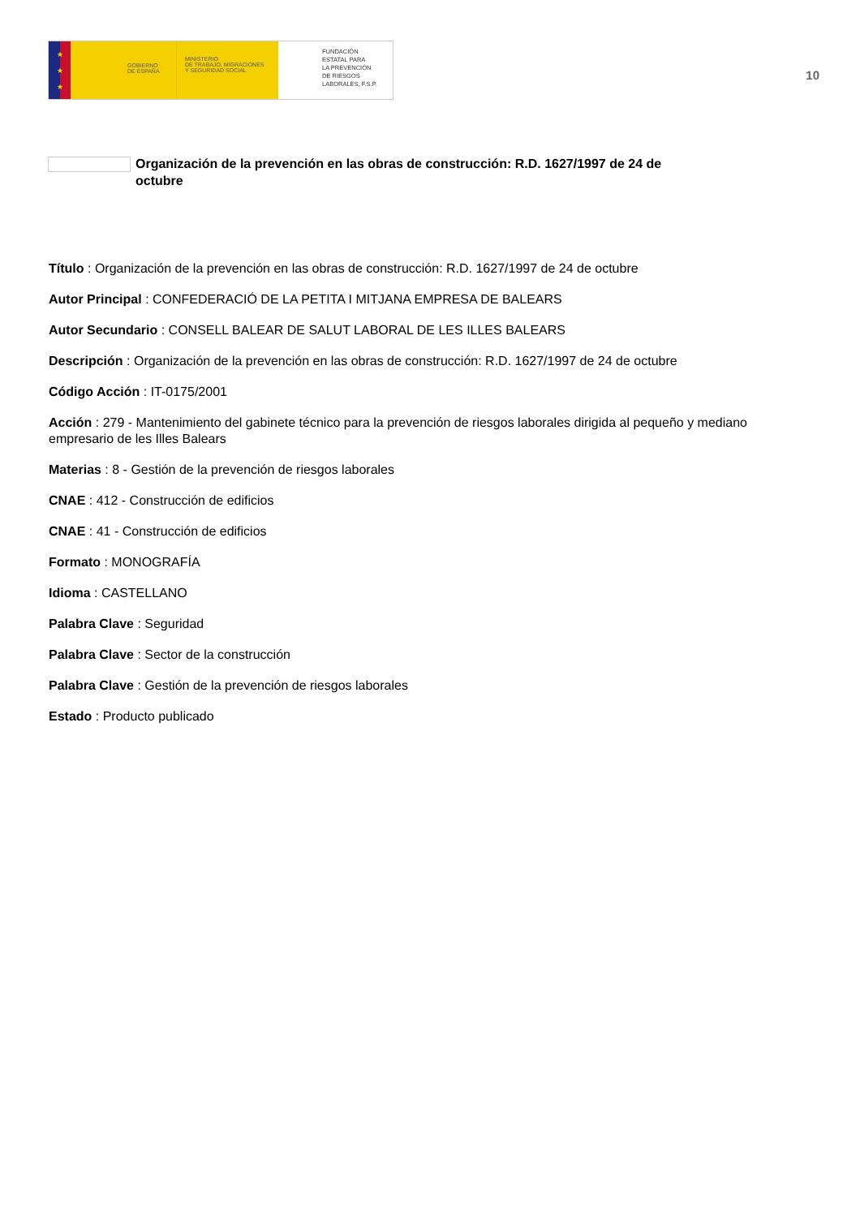★
★
★
GOBIERNO
DE ESPAÑA
MINISTERIO
DE TRABAJO, MIGRACIONES
Y SEGURIDAD SOCIAL
FUNDACIÓN
ESTATAL PARA
LA PREVENCIÓN
DE RIESGOS
LABORALES, F.S.P.
10
Organización de la prevención en las obras de construcción: R.D. 1627/1997 de 24 de octubre
Título : Organización de la prevención en las obras de construcción: R.D. 1627/1997 de 24 de octubre
Autor Principal : CONFEDERACIÓ DE LA PETITA I MITJANA EMPRESA DE BALEARS
Autor Secundario : CONSELL BALEAR DE SALUT LABORAL DE LES ILLES BALEARS
Descripción : Organización de la prevención en las obras de construcción: R.D. 1627/1997 de 24 de octubre
Código Acción : IT-0175/2001
Acción : 279 - Mantenimiento del gabinete técnico para la prevención de riesgos laborales dirigida al pequeño y mediano empresario de les Illes Balears
Materias : 8 - Gestión de la prevención de riesgos laborales
CNAE : 412 - Construcción de edificios
CNAE : 41 - Construcción de edificios
Formato : MONOGRAFÍA
Idioma : CASTELLANO
Palabra Clave : Seguridad
Palabra Clave : Sector de la construcción
Palabra Clave : Gestión de la prevención de riesgos laborales
Estado : Producto publicado